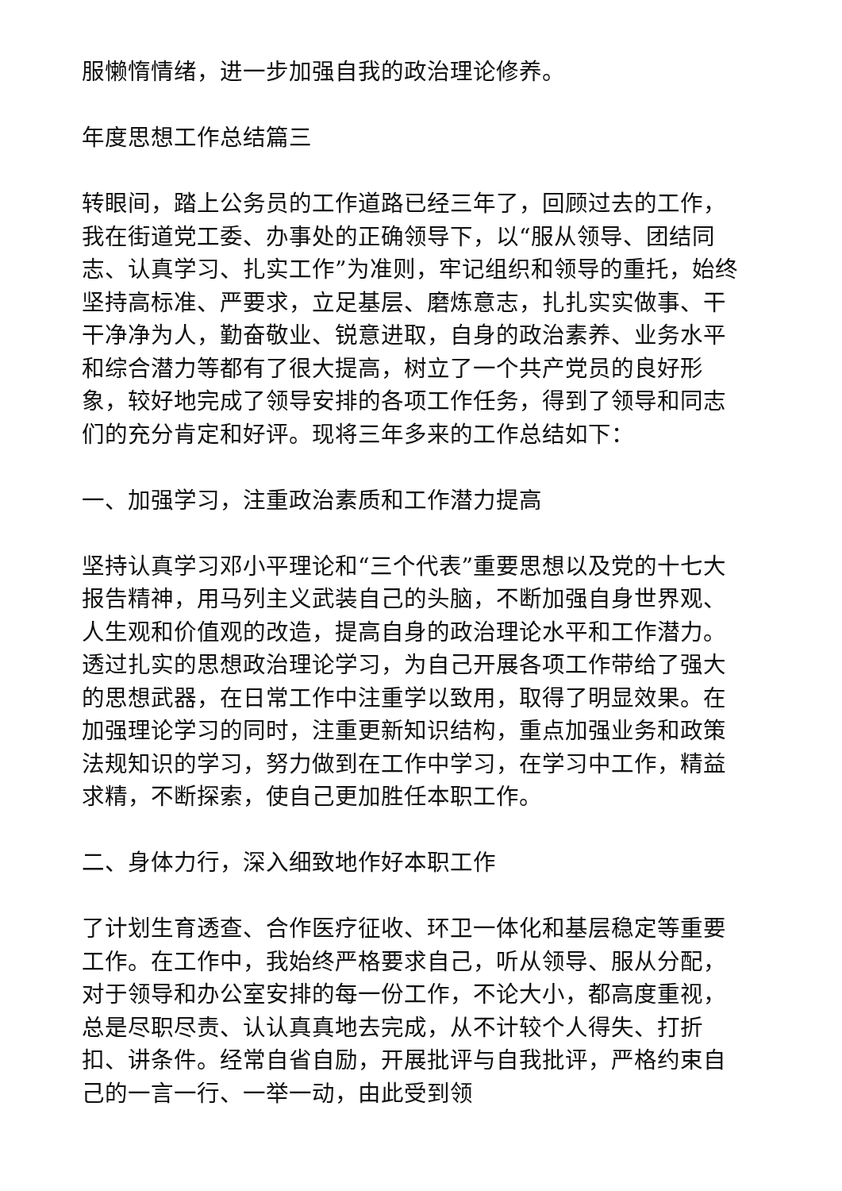服懒惰情绪，进一步加强自我的政治理论修养。
年度思想工作总结篇三
转眼间，踏上公务员的工作道路已经三年了，回顾过去的工作，我在街道党工委、办事处的正确领导下，以“服从领导、团结同志、认真学习、扎实工作”为准则，牢记组织和领导的重托，始终坚持高标准、严要求，立足基层、磨炼意志，扎扎实实做事、干干净净为人，勤奋敬业、锐意进取，自身的政治素养、业务水平和综合潜力等都有了很大提高，树立了一个共产党员的良好形象，较好地完成了领导安排的各项工作任务，得到了领导和同志们的充分肯定和好评。现将三年多来的工作总结如下：
一、加强学习，注重政治素质和工作潜力提高
坚持认真学习邓小平理论和“三个代表”重要思想以及党的十七大报告精神，用马列主义武装自己的头脑，不断加强自身世界观、人生观和价值观的改造，提高自身的政治理论水平和工作潜力。透过扎实的思想政治理论学习，为自己开展各项工作带给了强大的思想武器，在日常工作中注重学以致用，取得了明显效果。在加强理论学习的同时，注重更新知识结构，重点加强业务和政策法规知识的学习，努力做到在工作中学习，在学习中工作，精益求精，不断探索，使自己更加胜任本职工作。
二、身体力行，深入细致地作好本职工作
了计划生育透查、合作医疗征收、环卫一体化和基层稳定等重要工作。在工作中，我始终严格要求自己，听从领导、服从分配，对于领导和办公室安排的每一份工作，不论大小，都高度重视，总是尽职尽责、认认真真地去完成，从不计较个人得失、打折扣、讲条件。经常自省自励，开展批评与自我批评，严格约束自己的一言一行、一举一动，由此受到领